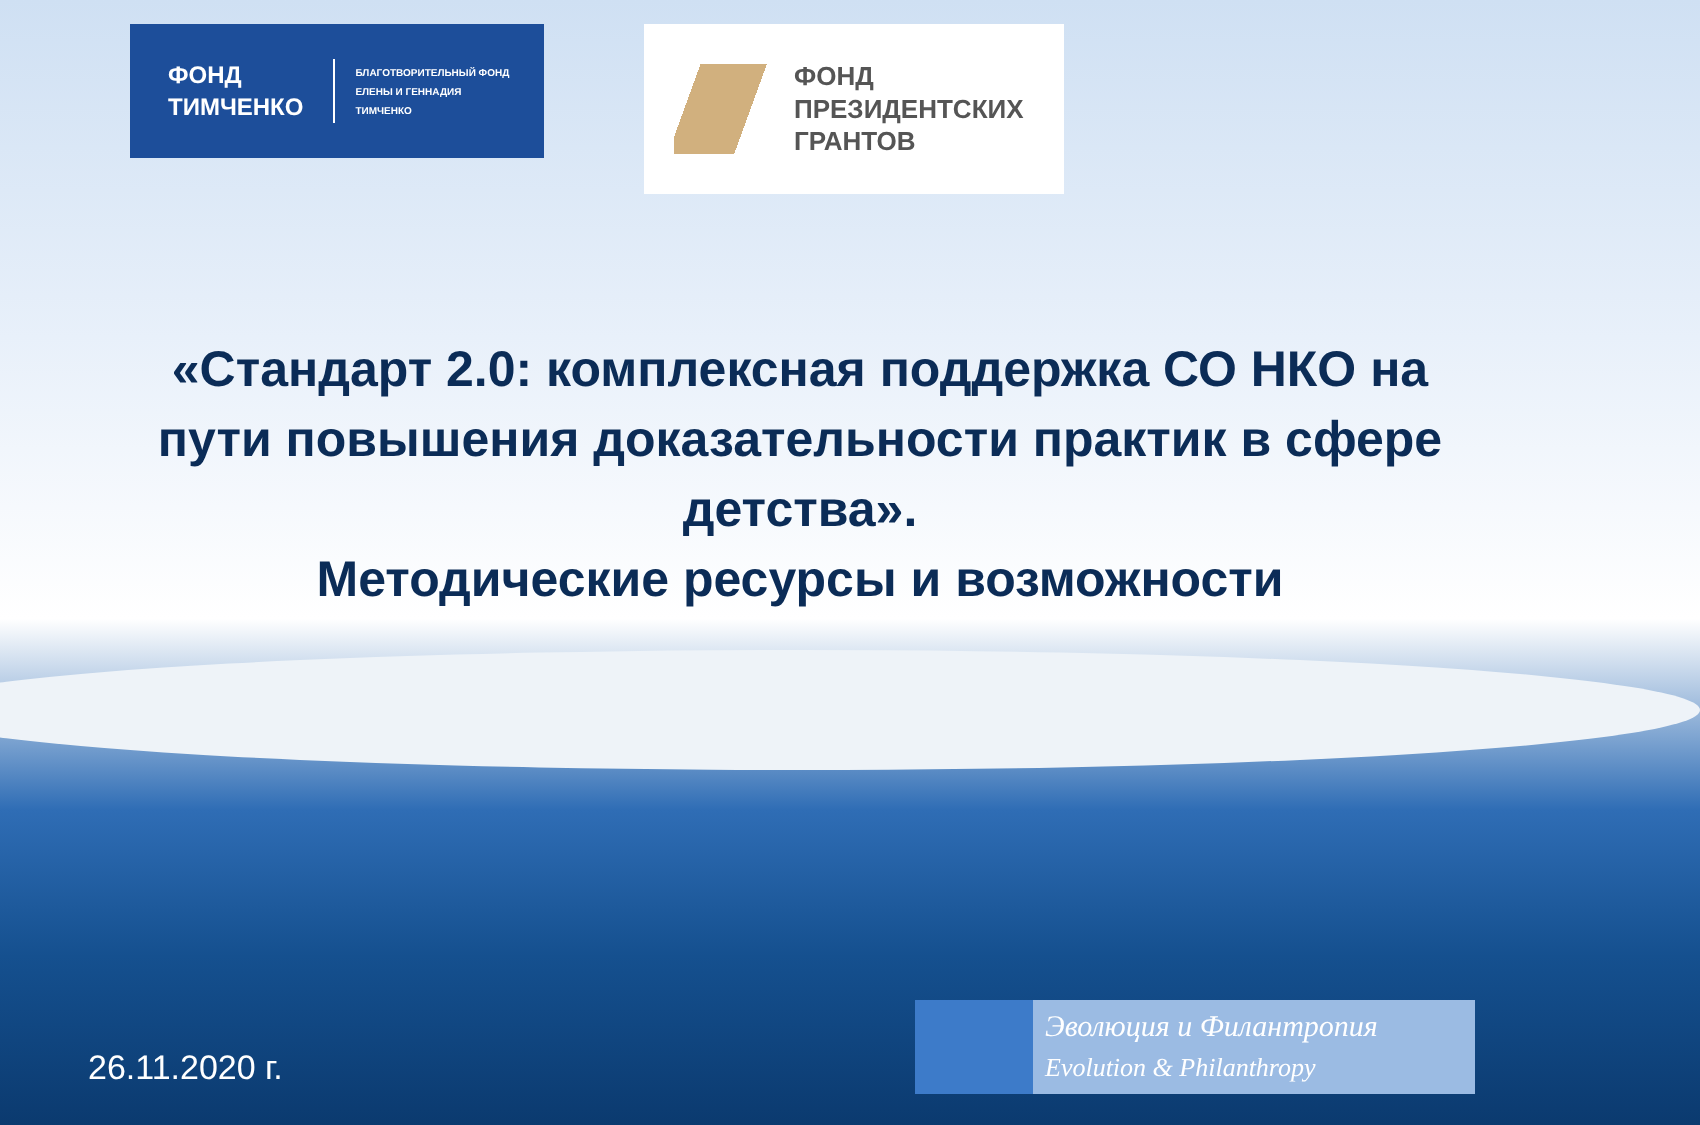ФОНД
ТИМЧЕНКО
БЛАГОТВОРИТЕЛЬНЫЙ ФОНД
ЕЛЕНЫ И ГЕННАДИЯ
ТИМЧЕНКО
ФОНД
ПРЕЗИДЕНТСКИХ
ГРАНТОВ
«Стандарт 2.0: комплексная поддержка СО НКО на пути повышения доказательности практик в сфере детства».
Методические ресурсы и возможности
26.11.2020 г.
Эволюция и Филантропия
Evolution & Philanthropy